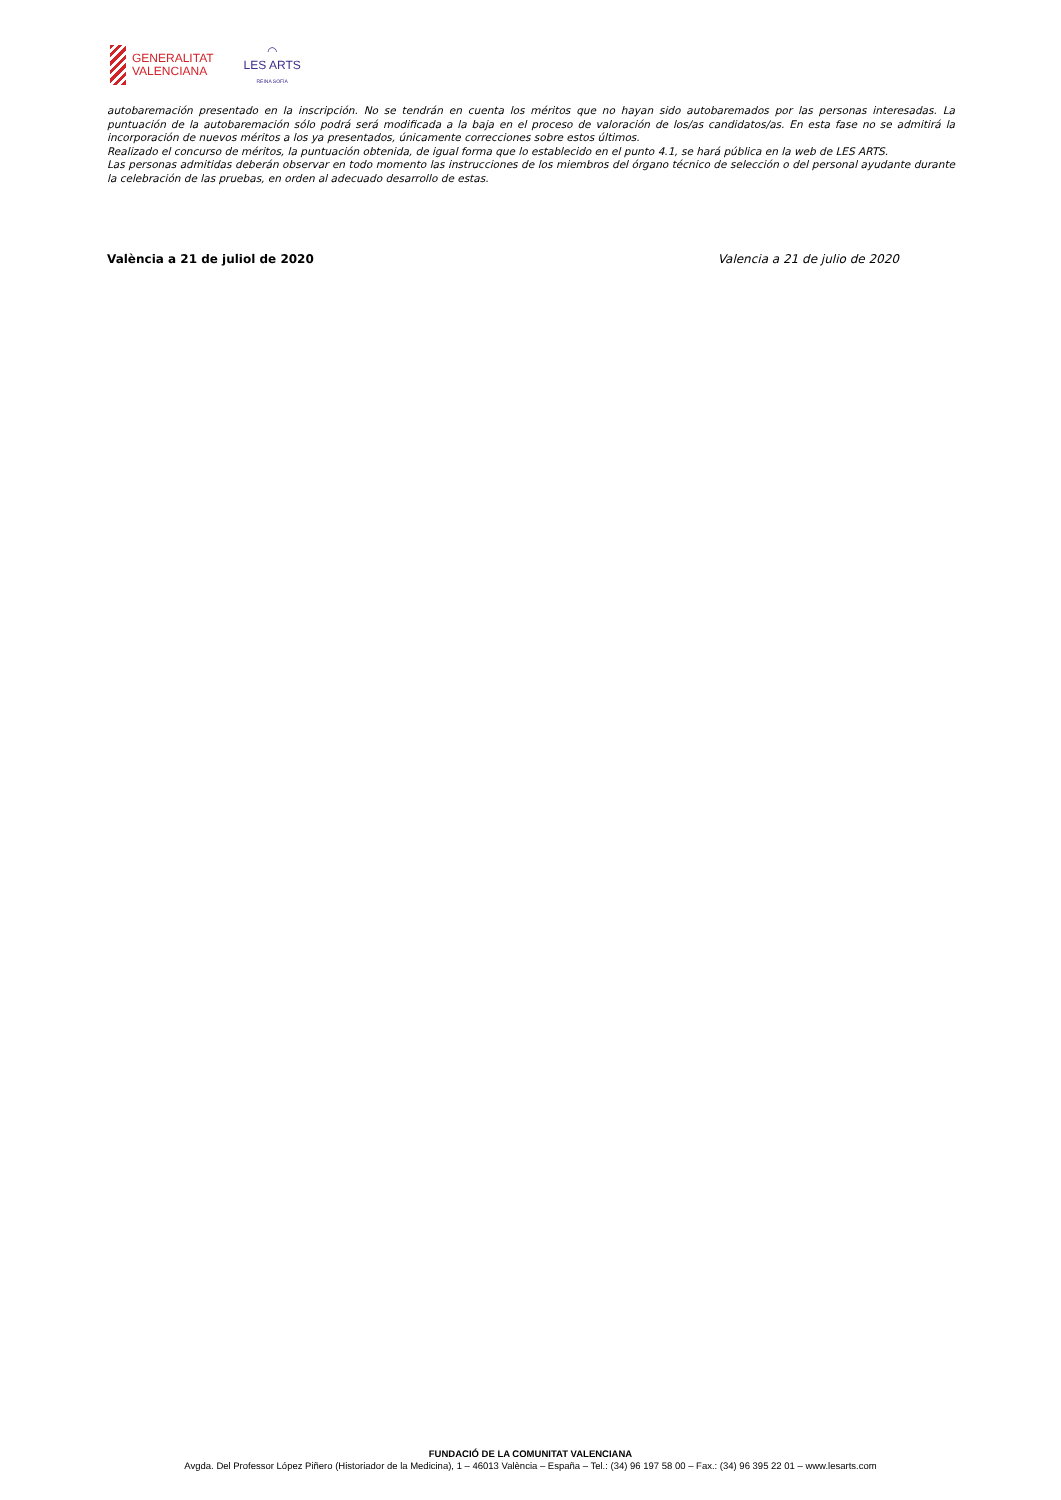GENERALITAT
VALENCIANA
◠
LES ARTS
REINA SOFÍA
autobaremación presentado en la inscripción. No se tendrán en cuenta los méritos que no hayan sido autobaremados por las personas interesadas. La puntuación de la autobaremación sólo podrá será modificada a la baja en el proceso de valoración de los/as candidatos/as. En esta fase no se admitirá la incorporación de nuevos méritos a los ya presentados, únicamente correcciones sobre estos últimos.
Realizado el concurso de méritos, la puntuación obtenida, de igual forma que lo establecido en el punto 4.1, se hará pública en la web de LES ARTS.
Las personas admitidas deberán observar en todo momento las instrucciones de los miembros del órgano técnico de selección o del personal ayudante durante la celebración de las pruebas, en orden al adecuado desarrollo de estas.
València a 21 de juliol de 2020 Valencia a 21 de julio de 2020
FUNDACIÓ DE LA COMUNITAT VALENCIANA
Avgda. Del Professor López Piñero (Historiador de la Medicina), 1 – 46013 València – España – Tel.: (34) 96 197 58 00 – Fax.: (34) 96 395 22 01 – www.lesarts.com